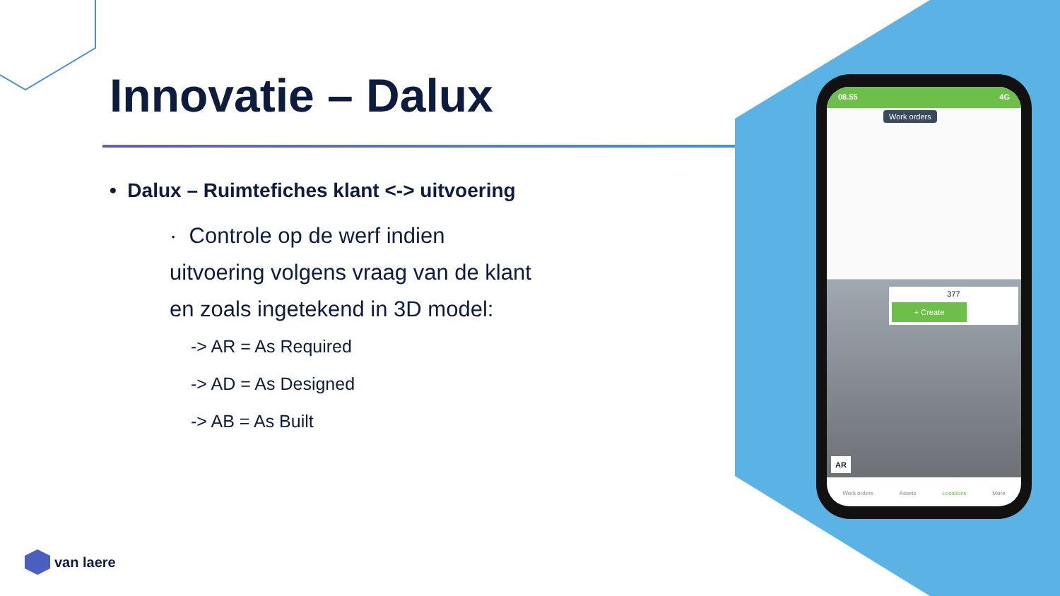Innovatie – Dalux
• Dalux – Ruimtefiches klant <-> uitvoering
· Controle op de werf indien
uitvoering volgens vraag van de klant
en zoals ingetekend in 3D model:
-> AR = As Required
-> AD = As Designed
-> AB = As Built
08.55 4G
Work orders
377
+ Create
AR
Work orders Assets Locations More
van laere